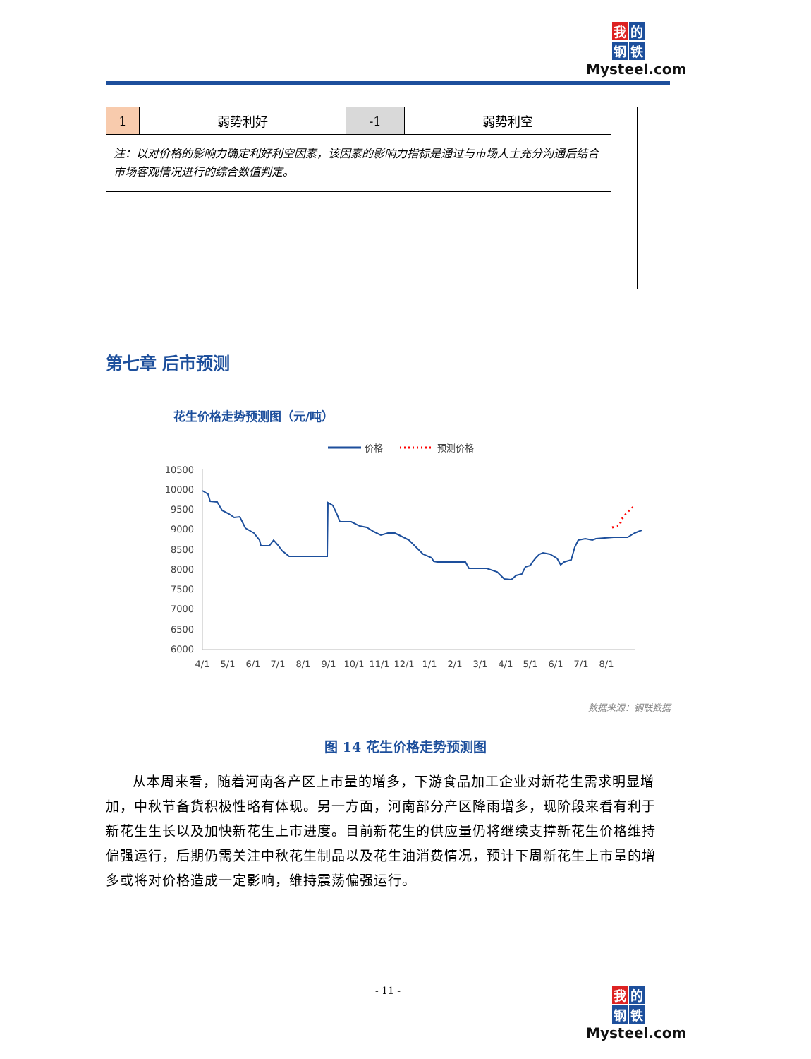我的
钢铁
Mysteel.com
| 1 | 弱势利好 | -1 | 弱势利空 |
| 注：以对价格的影响力确定利好利空因素，该因素的影响力指标是通过与市场人士充分沟通后结合市场客观情况进行的综合数值判定。 | | | |
第七章 后市预测
花生价格走势预测图（元/吨）
价格
预测价格
10500
10000
9500
9000
8500
8000
7500
7000
6500
6000
4/1
5/1
6/1
7/1
8/1
9/1
10/1
11/1
12/1
1/1
2/1
3/1
4/1
5/1
6/1
7/1
8/1
数据来源：钢联数据
图 14 花生价格走势预测图
从本周来看，随着河南各产区上市量的增多，下游食品加工企业对新花生需求明显增加，中秋节备货积极性略有体现。另一方面，河南部分产区降雨增多，现阶段来看有利于新花生生长以及加快新花生上市进度。目前新花生的供应量仍将继续支撑新花生价格维持偏强运行，后期仍需关注中秋花生制品以及花生油消费情况，预计下周新花生上市量的增多或将对价格造成一定影响，维持震荡偏强运行。
- 11 -
我的
钢铁
Mysteel.com